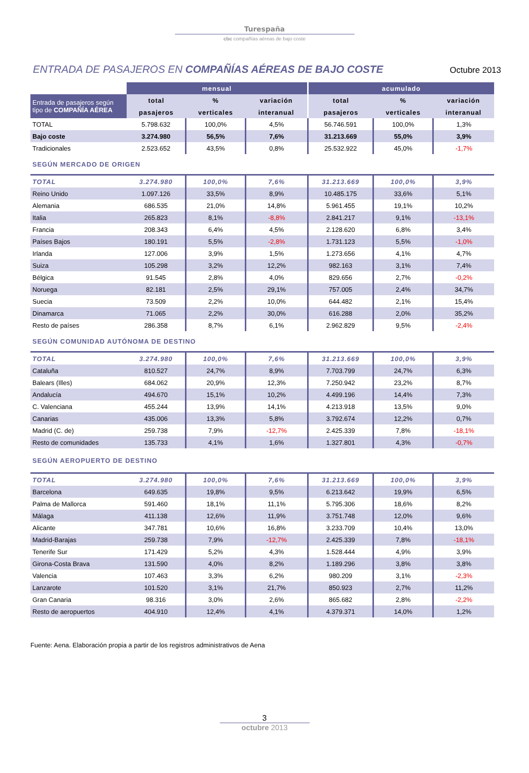Turespaña
cbc compañías aéreas de bajo coste
ENTRADA DE PASAJEROS EN COMPAÑÍAS AÉREAS DE BAJO COSTE
Octubre 2013
| | mensual | | | acumulado | | |
| Entrada de pasajeros según tipo de COMPAÑÍA AÉREA | total | % | variación | total | % | variación |
| | pasajeros | verticales | interanual | pasajeros | verticales | interanual |
| TOTAL | 5.798.632 | 100,0% | 4,5% | 56.746.591 | 100,0% | 1,3% |
| Bajo coste | 3.274.980 | 56,5% | 7,6% | 31.213.669 | 55,0% | 3,9% |
| Tradicionales | 2.523.652 | 43,5% | 0,8% | 25.532.922 | 45,0% | -1,7% |
| SEGÚN MERCADO DE ORIGEN | | | | | | |
| TOTAL | 3.274.980 | 100,0% | 7,6% | 31.213.669 | 100,0% | 3,9% |
| Reino Unido | 1.097.126 | 33,5% | 8,9% | 10.485.175 | 33,6% | 5,1% |
| Alemania | 686.535 | 21,0% | 14,8% | 5.961.455 | 19,1% | 10,2% |
| Italia | 265.823 | 8,1% | -8,8% | 2.841.217 | 9,1% | -13,1% |
| Francia | 208.343 | 6,4% | 4,5% | 2.128.620 | 6,8% | 3,4% |
| Países Bajos | 180.191 | 5,5% | -2,8% | 1.731.123 | 5,5% | -1,0% |
| Irlanda | 127.006 | 3,9% | 1,5% | 1.273.656 | 4,1% | 4,7% |
| Suiza | 105.298 | 3,2% | 12,2% | 982.163 | 3,1% | 7,4% |
| Bélgica | 91.545 | 2,8% | 4,0% | 829.656 | 2,7% | -0,2% |
| Noruega | 82.181 | 2,5% | 29,1% | 757.005 | 2,4% | 34,7% |
| Suecia | 73.509 | 2,2% | 10,0% | 644.482 | 2,1% | 15,4% |
| Dinamarca | 71.065 | 2,2% | 30,0% | 616.288 | 2,0% | 35,2% |
| Resto de países | 286.358 | 8,7% | 6,1% | 2.962.829 | 9,5% | -2,4% |
| SEGÚN COMUNIDAD AUTÓNOMA DE DESTINO | | | | | | |
| TOTAL | 3.274.980 | 100,0% | 7,6% | 31.213.669 | 100,0% | 3,9% |
| Cataluña | 810.527 | 24,7% | 8,9% | 7.703.799 | 24,7% | 6,3% |
| Balears (Illes) | 684.062 | 20,9% | 12,3% | 7.250.942 | 23,2% | 8,7% |
| Andalucía | 494.670 | 15,1% | 10,2% | 4.499.196 | 14,4% | 7,3% |
| C. Valenciana | 455.244 | 13,9% | 14,1% | 4.213.918 | 13,5% | 9,0% |
| Canarias | 435.006 | 13,3% | 5,8% | 3.792.674 | 12,2% | 0,7% |
| Madrid (C. de) | 259.738 | 7,9% | -12,7% | 2.425.339 | 7,8% | -18,1% |
| Resto de comunidades | 135.733 | 4,1% | 1,6% | 1.327.801 | 4,3% | -0,7% |
| SEGÚN AEROPUERTO DE DESTINO | | | | | | |
| TOTAL | 3.274.980 | 100,0% | 7,6% | 31.213.669 | 100,0% | 3,9% |
| Barcelona | 649.635 | 19,8% | 9,5% | 6.213.642 | 19,9% | 6,5% |
| Palma de Mallorca | 591.460 | 18,1% | 11,1% | 5.795.306 | 18,6% | 8,2% |
| Málaga | 411.138 | 12,6% | 11,9% | 3.751.748 | 12,0% | 9,6% |
| Alicante | 347.781 | 10,6% | 16,8% | 3.233.709 | 10,4% | 13,0% |
| Madrid-Barajas | 259.738 | 7,9% | -12,7% | 2.425.339 | 7,8% | -18,1% |
| Tenerife Sur | 171.429 | 5,2% | 4,3% | 1.528.444 | 4,9% | 3,9% |
| Girona-Costa Brava | 131.590 | 4,0% | 8,2% | 1.189.296 | 3,8% | 3,8% |
| Valencia | 107.463 | 3,3% | 6,2% | 980.209 | 3,1% | -2,3% |
| Lanzarote | 101.520 | 3,1% | 21,7% | 850.923 | 2,7% | 11,2% |
| Gran Canaria | 98.316 | 3,0% | 2,6% | 865.682 | 2,8% | -2,2% |
| Resto de aeropuertos | 404.910 | 12,4% | 4,1% | 4.379.371 | 14,0% | 1,2% |
Fuente: Aena. Elaboración propia a partir de los registros administrativos de Aena
3
octubre 2013